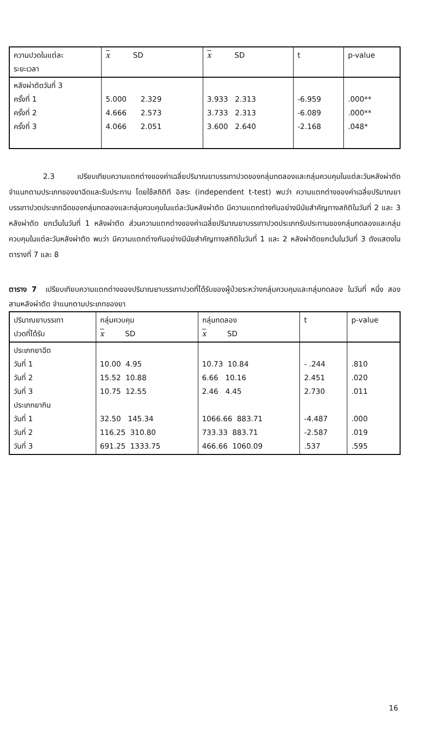| ความปวดในแต่ละ ระยะเวลา | x SD | x SD | t | p-value |
| --- | --- | --- | --- | --- |
| หลังผ่าตัดวันที่ 3 ครั้งที่ 1 ครั้งที่ 2 ครั้งที่ 3 | 5.000 2.329 4.666 2.573 4.066 2.051 | 3.933 2.313 3.733 2.313 3.600 2.640 | -6.959 -6.089 -2.168 | .000** .000** .048* |
2.3 เปรียบเทียบความแตกต่างของค่าเฉลี่ยปริมาณยาบรรเทาปวดของกลุ่มทดลองและกลุ่มควบคุมในแต่ละวันหลังผ่าตัด จำแนกตามประเภทของยาฉีดและรับประทาน โดยใช้สถิติที อิสระ (independent t-test) พบว่า ความแตกต่างของค่าเฉลี่ยปริมาณยาบรรเทาปวดประเภทฉีดของกลุ่มทดลองและกลุ่มควบคุมในแต่ละวันหลังผ่าตัด มีความแตกต่างกันอย่างมีนัยสำคัญทางสถิติในวันที่ 2 และ 3 หลังผ่าตัด ยกเว้นในวันที่ 1 หลังผ่าตัด ส่วนความแตกต่างของค่าเฉลี่ยปริมาณยาบรรเทาปวดประเภทรับประทานของกลุ่มทดลองและกลุ่มควบคุมในแต่ละวันหลังผ่าตัด พบว่า มีความแตกต่างกันอย่างมีนัยสำคัญทางสถิติในวันที่ 1 และ 2 หลังผ่าตัดยกเว้นในวันที่ 3 ดังแสดงในตารางที่ 7 และ 8
ตาราง 7 เปรียบเทียบความแตกต่างของปริมาณยาบรรเทาปวดที่ได้รับของผู้ป่วยระหว่างกลุ่มควบคุมและกลุ่มทดลอง ในวันที่ หนึ่ง สอง สามหลังผ่าตัด จำแนกตามประเภทของยา
| ปริมาณยาบรรเทา ปวดที่ได้รับ | กลุ่มควบคุม x SD | กลุ่มทดลอง x SD | t | p-value |
| --- | --- | --- | --- | --- |
| ประเภทยาฉีด วันที่ 1 วันที่ 2 วันที่ 3 ประเภทยากิน วันที่ 1 วันที่ 2 วันที่ 3 | 10.00 4.95 15.52 10.88 10.75 12.55 32.50 145.34 116.25 310.80 691.25 1333.75 | 10.73 10.84 6.66 10.16 2.46 4.45 1066.66 883.71 733.33 883.71 466.66 1060.09 | - .244 2.451 2.730 -4.487 -2.587 .537 | .810 .020 .011 .000 .019 .595 |
16